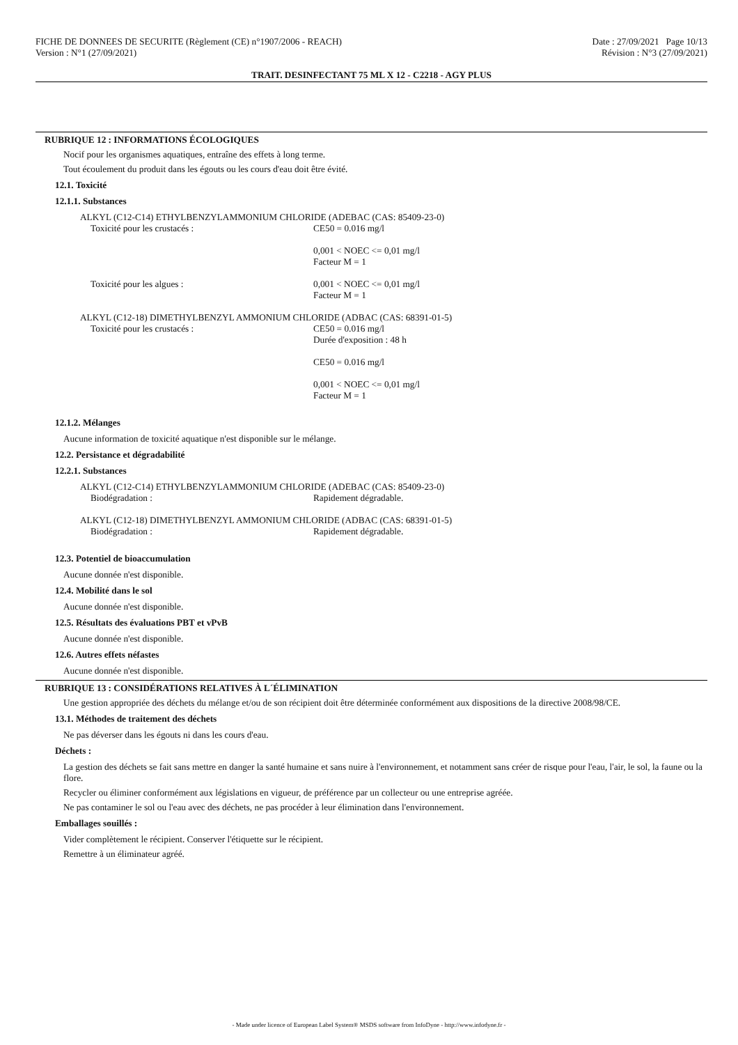FICHE DE DONNEES DE SECURITE (Règlement (CE) n°1907/2006 - REACH) Date : 27/09/2021 Page 10/13
Version : N°1 (27/09/2021) Révision : N°3 (27/09/2021)
TRAIT. DESINFECTANT 75 ML X 12 - C2218 - AGY PLUS
RUBRIQUE 12 : INFORMATIONS ÉCOLOGIQUES
Nocif pour les organismes aquatiques, entraîne des effets à long terme.
Tout écoulement du produit dans les égouts ou les cours d'eau doit être évité.
12.1. Toxicité
12.1.1. Substances
ALKYL (C12-C14) ETHYLBENZYLAMMONIUM CHLORIDE (ADEBAC (CAS: 85409-23-0)
Toxicité pour les crustacés : CE50 = 0.016 mg/l
0,001 < NOEC <= 0,01 mg/l
Facteur M = 1
Toxicité pour les algues : 0,001 < NOEC <= 0,01 mg/l
Facteur M = 1
ALKYL (C12-18) DIMETHYLBENZYL AMMONIUM CHLORIDE (ADBAC (CAS: 68391-01-5)
Toxicité pour les crustacés : CE50 = 0.016 mg/l
Durée d'exposition : 48 h
CE50 = 0.016 mg/l
0,001 < NOEC <= 0,01 mg/l
Facteur M = 1
12.1.2. Mélanges
Aucune information de toxicité aquatique n'est disponible sur le mélange.
12.2. Persistance et dégradabilité
12.2.1. Substances
ALKYL (C12-C14) ETHYLBENZYLAMMONIUM CHLORIDE (ADEBAC (CAS: 85409-23-0)
Biodégradation : Rapidement dégradable.
ALKYL (C12-18) DIMETHYLBENZYL AMMONIUM CHLORIDE (ADBAC (CAS: 68391-01-5)
Biodégradation : Rapidement dégradable.
12.3. Potentiel de bioaccumulation
Aucune donnée n'est disponible.
12.4. Mobilité dans le sol
Aucune donnée n'est disponible.
12.5. Résultats des évaluations PBT et vPvB
Aucune donnée n'est disponible.
12.6. Autres effets néfastes
Aucune donnée n'est disponible.
RUBRIQUE 13 : CONSIDÉRATIONS RELATIVES À L´ÉLIMINATION
Une gestion appropriée des déchets du mélange et/ou de son récipient doit être déterminée conformément aux dispositions de la directive 2008/98/CE.
13.1. Méthodes de traitement des déchets
Ne pas déverser dans les égouts ni dans les cours d'eau.
Déchets :
La gestion des déchets se fait sans mettre en danger la santé humaine et sans nuire à l'environnement, et notamment sans créer de risque pour l'eau, l'air, le sol, la faune ou la flore.
Recycler ou éliminer conformément aux législations en vigueur, de préférence par un collecteur ou une entreprise agréée.
Ne pas contaminer le sol ou l'eau avec des déchets, ne pas procéder à leur élimination dans l'environnement.
Emballages souillés :
Vider complètement le récipient. Conserver l'étiquette sur le récipient.
Remettre à un éliminateur agréé.
- Made under licence of European Label System® MSDS software from InfoDyne - http://www.infodyne.fr -